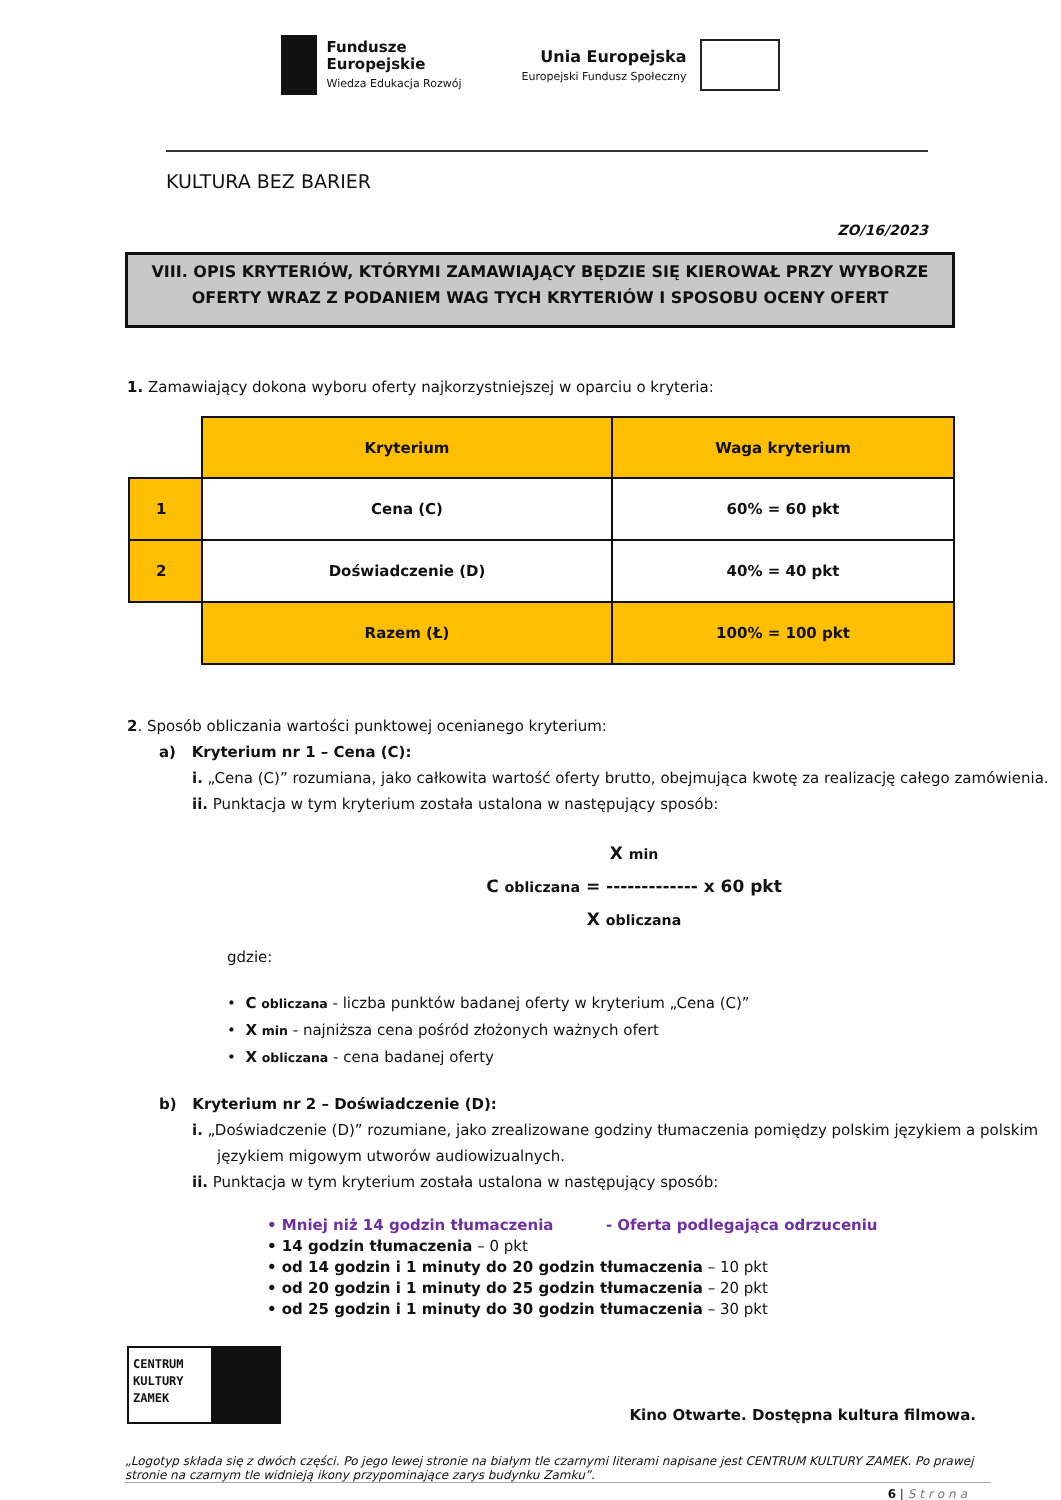Fundusze
Europejskie
Wiedza Edukacja Rozwój
Unia Europejska
Europejski Fundusz Społeczny
KULTURA BEZ BARIER
ZO/16/2023
VIII. OPIS KRYTERIÓW, KTÓRYMI ZAMAWIAJĄCY BĘDZIE SIĘ KIEROWAŁ PRZY WYBORZE OFERTY WRAZ Z PODANIEM WAG TYCH KRYTERIÓW I SPOSOBU OCENY OFERT
1. Zamawiający dokona wyboru oferty najkorzystniejszej w oparciu o kryteria:
| | Kryterium | Waga kryterium |
| 1 | Cena (C) | 60% = 60 pkt |
| 2 | Doświadczenie (D) | 40% = 40 pkt |
| | Razem (Ł) | 100% = 100 pkt |
2. Sposób obliczania wartości punktowej ocenianego kryterium:
a) Kryterium nr 1 – Cena (C):
i. „Cena (C)” rozumiana, jako całkowita wartość oferty brutto, obejmująca kwotę za realizację całego zamówienia.
ii. Punktacja w tym kryterium została ustalona w następujący sposób:
X min
C obliczana = ------------- x 60 pkt
X obliczana
gdzie:
• C obliczana - liczba punktów badanej oferty w kryterium „Cena (C)”
• X min - najniższa cena pośród złożonych ważnych ofert
• X obliczana - cena badanej oferty
b) Kryterium nr 2 – Doświadczenie (D):
i. „Doświadczenie (D)” rozumiane, jako zrealizowane godziny tłumaczenia pomiędzy polskim językiem a polskim językiem migowym utworów audiowizualnych.
ii. Punktacja w tym kryterium została ustalona w następujący sposób:
• Mniej niż 14 godzin tłumaczenia - Oferta podlegająca odrzuceniu
• 14 godzin tłumaczenia – 0 pkt
• od 14 godzin i 1 minuty do 20 godzin tłumaczenia – 10 pkt
• od 20 godzin i 1 minuty do 25 godzin tłumaczenia – 20 pkt
• od 25 godzin i 1 minuty do 30 godzin tłumaczenia – 30 pkt
CENTRUM KULTURY ZAMEK
Kino Otwarte. Dostępna kultura filmowa.
„Logotyp składa się z dwóch części. Po jego lewej stronie na białym tle czarnymi literami napisane jest CENTRUM KULTURY ZAMEK. Po prawej stronie na czarnym tle widnieją ikony przypominające zarys budynku Zamku”.
6 | Strona